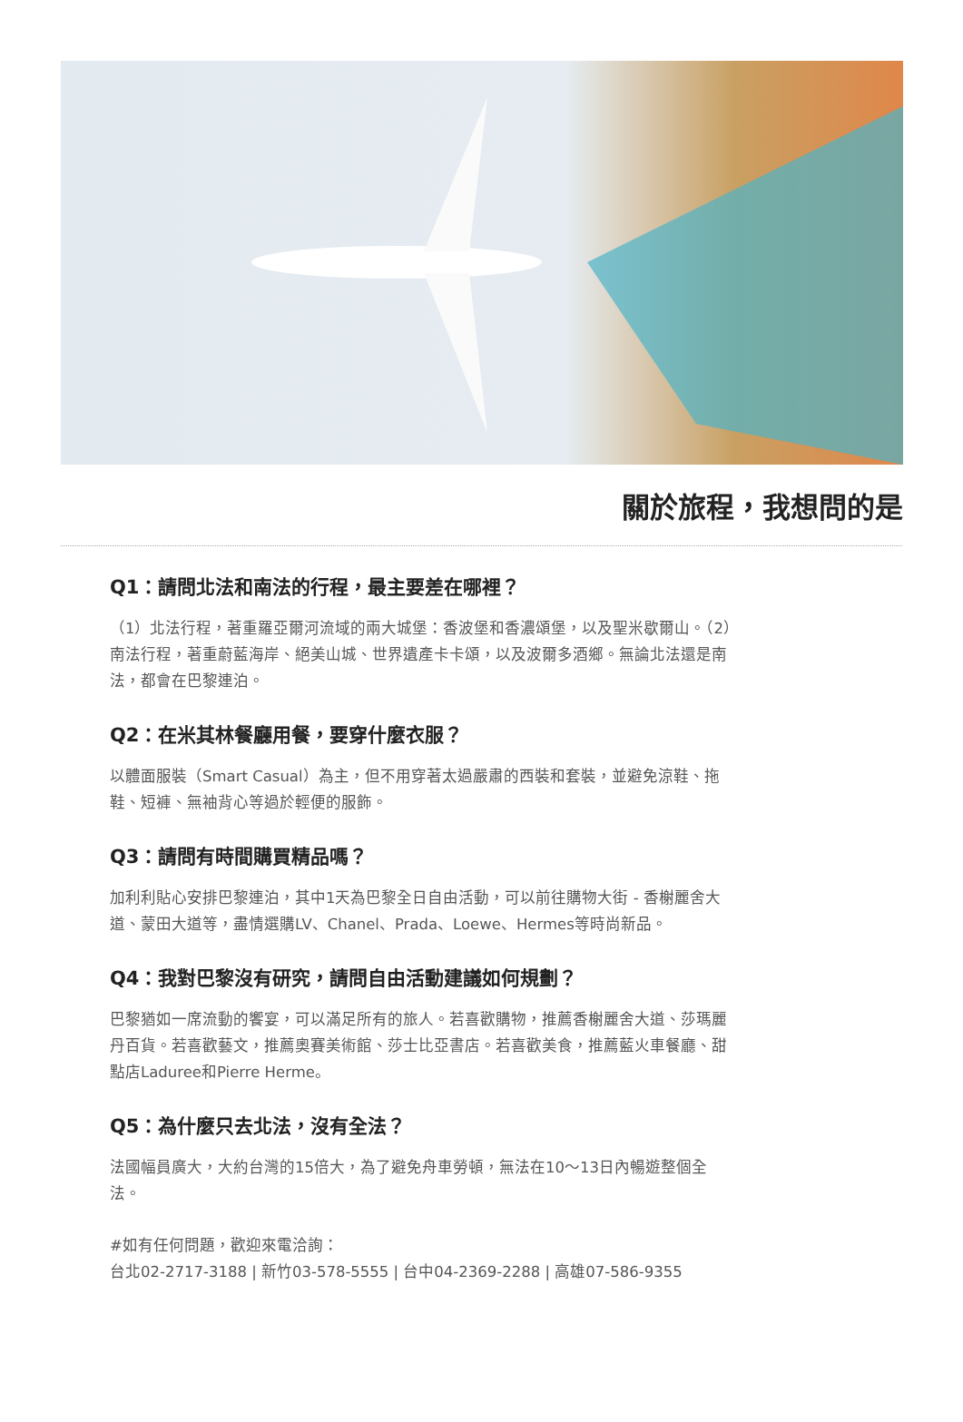關於旅程，我想問的是
Q1：請問北法和南法的行程，最主要差在哪裡？
（1）北法行程，著重羅亞爾河流域的兩大城堡：香波堡和香濃頌堡，以及聖米歇爾山。（2）南法行程，著重蔚藍海岸、絕美山城、世界遺產卡卡頌，以及波爾多酒鄉。無論北法還是南法，都會在巴黎連泊。
Q2：在米其林餐廳用餐，要穿什麼衣服？
以體面服裝（Smart Casual）為主，但不用穿著太過嚴肅的西裝和套裝，並避免涼鞋、拖鞋、短褲、無袖背心等過於輕便的服飾。
Q3：請問有時間購買精品嗎？
加利利貼心安排巴黎連泊，其中1天為巴黎全日自由活動，可以前往購物大街 - 香榭麗舍大道、蒙田大道等，盡情選購LV、Chanel、Prada、Loewe、Hermes等時尚新品。
Q4：我對巴黎沒有研究，請問自由活動建議如何規劃？
巴黎猶如一席流動的饗宴，可以滿足所有的旅人。若喜歡購物，推薦香榭麗舍大道、莎瑪麗丹百貨。若喜歡藝文，推薦奧賽美術館、莎士比亞書店。若喜歡美食，推薦藍火車餐廳、甜點店Laduree和Pierre Herme。
Q5：為什麼只去北法，沒有全法？
法國幅員廣大，大約台灣的15倍大，為了避免舟車勞頓，無法在10～13日內暢遊整個全法。
#如有任何問題，歡迎來電洽詢：
台北02-2717-3188 | 新竹03-578-5555 | 台中04-2369-2288 | 高雄07-586-9355